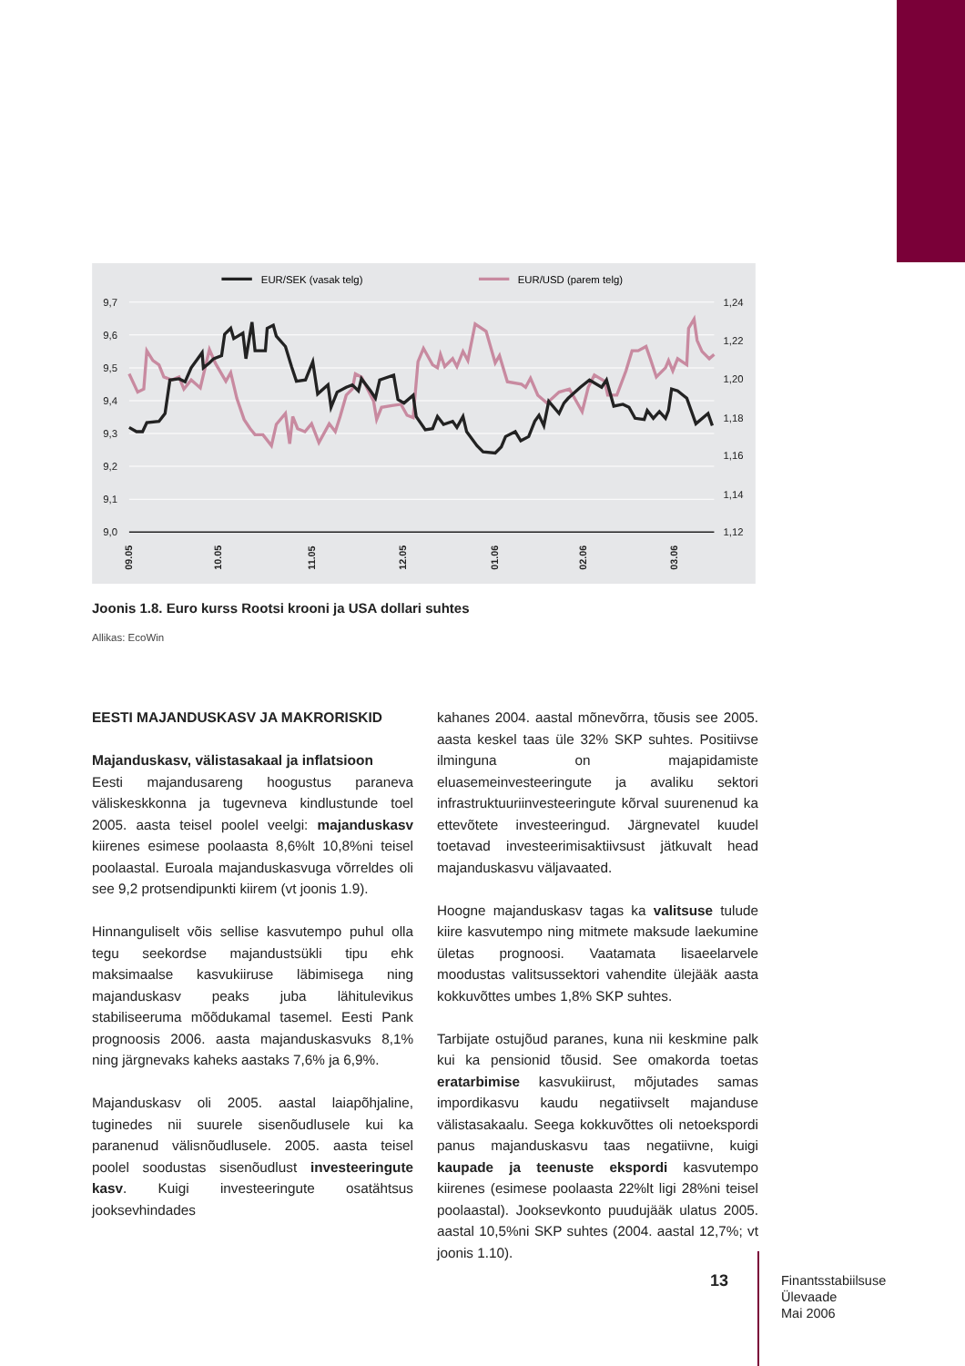EUR/SEK (vasak telg)
EUR/USD (parem telg)
9,7
9,6
9,5
9,4
9,3
9,2
9,1
9,0
1,24
1,22
1,20
1,18
1,16
1,14
1,12
09.05
10.05
11.05
12.05
01.06
02.06
03.06
Joonis 1.8. Euro kurss Rootsi krooni ja USA dollari suhtes
Allikas: EcoWin
EESTI MAJANDUSKASV JA MAKRORISKID
Majanduskasv, välistasakaal ja inflatsioon
Eesti majandusareng hoogustus paraneva väliskeskkonna ja tugevneva kindlustunde toel 2005. aasta teisel poolel veelgi: majanduskasv kiirenes esimese poolaasta 8,6%lt 10,8%ni teisel poolaastal. Euroala majanduskasvuga võrreldes oli see 9,2 protsendipunkti kiirem (vt joonis 1.9).
Hinnanguliselt võis sellise kasvutempo puhul olla tegu seekordse majandustsükli tipu ehk maksimaalse kasvukiiruse läbimisega ning majanduskasv peaks juba lähitulevikus stabiliseeruma mõõdukamal tasemel. Eesti Pank prognoosis 2006. aasta majanduskasvuks 8,1% ning järgnevaks kaheks aastaks 7,6% ja 6,9%.
Majanduskasv oli 2005. aastal laiapõhjaline, tuginedes nii suurele sisenõudlusele kui ka paranenud välisnõudlusele. 2005. aasta teisel poolel soodustas sisenõudlust investeeringute kasv. Kuigi investeeringute osatähtsus jooksevhindades
kahanes 2004. aastal mõnevõrra, tõusis see 2005. aasta keskel taas üle 32% SKP suhtes. Positiivse ilminguna on majapidamiste eluasemeinvesteeringute ja avaliku sektori infrastruktuuriinvesteeringute kõrval suurenenud ka ettevõtete investeeringud. Järgnevatel kuudel toetavad investeerimisaktiivsust jätkuvalt head majanduskasvu väljavaated.
Hoogne majanduskasv tagas ka valitsuse tulude kiire kasvutempo ning mitmete maksude laekumine ületas prognoosi. Vaatamata lisaeelarvele moodustas valitsussektori vahendite ülejääk aasta kokkuvõttes umbes 1,8% SKP suhtes.
Tarbijate ostujõud paranes, kuna nii keskmine palk kui ka pensionid tõusid. See omakorda toetas eratarbimise kasvukiirust, mõjutades samas impordikasvu kaudu negatiivselt majanduse välistasakaalu. Seega kokkuvõttes oli netoekspordi panus majanduskasvu taas negatiivne, kuigi kaupade ja teenuste ekspordi kasvutempo kiirenes (esimese poolaasta 22%lt ligi 28%ni teisel poolaastal). Jooksevkonto puudujääk ulatus 2005. aastal 10,5%ni SKP suhtes (2004. aastal 12,7%; vt joonis 1.10).
13
Finantsstabiilsuse
Ülevaade
Mai 2006